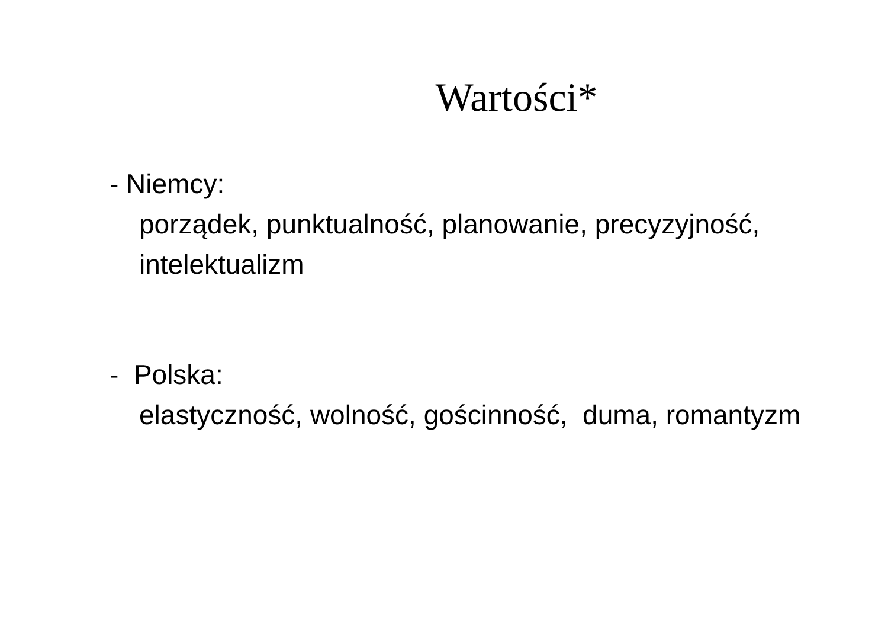Wartości*
- Niemcy:
porządek, punktualność, planowanie, precyzyjność, intelektualizm
- Polska:
elastyczność, wolność, gościnność, duma, romantyzm